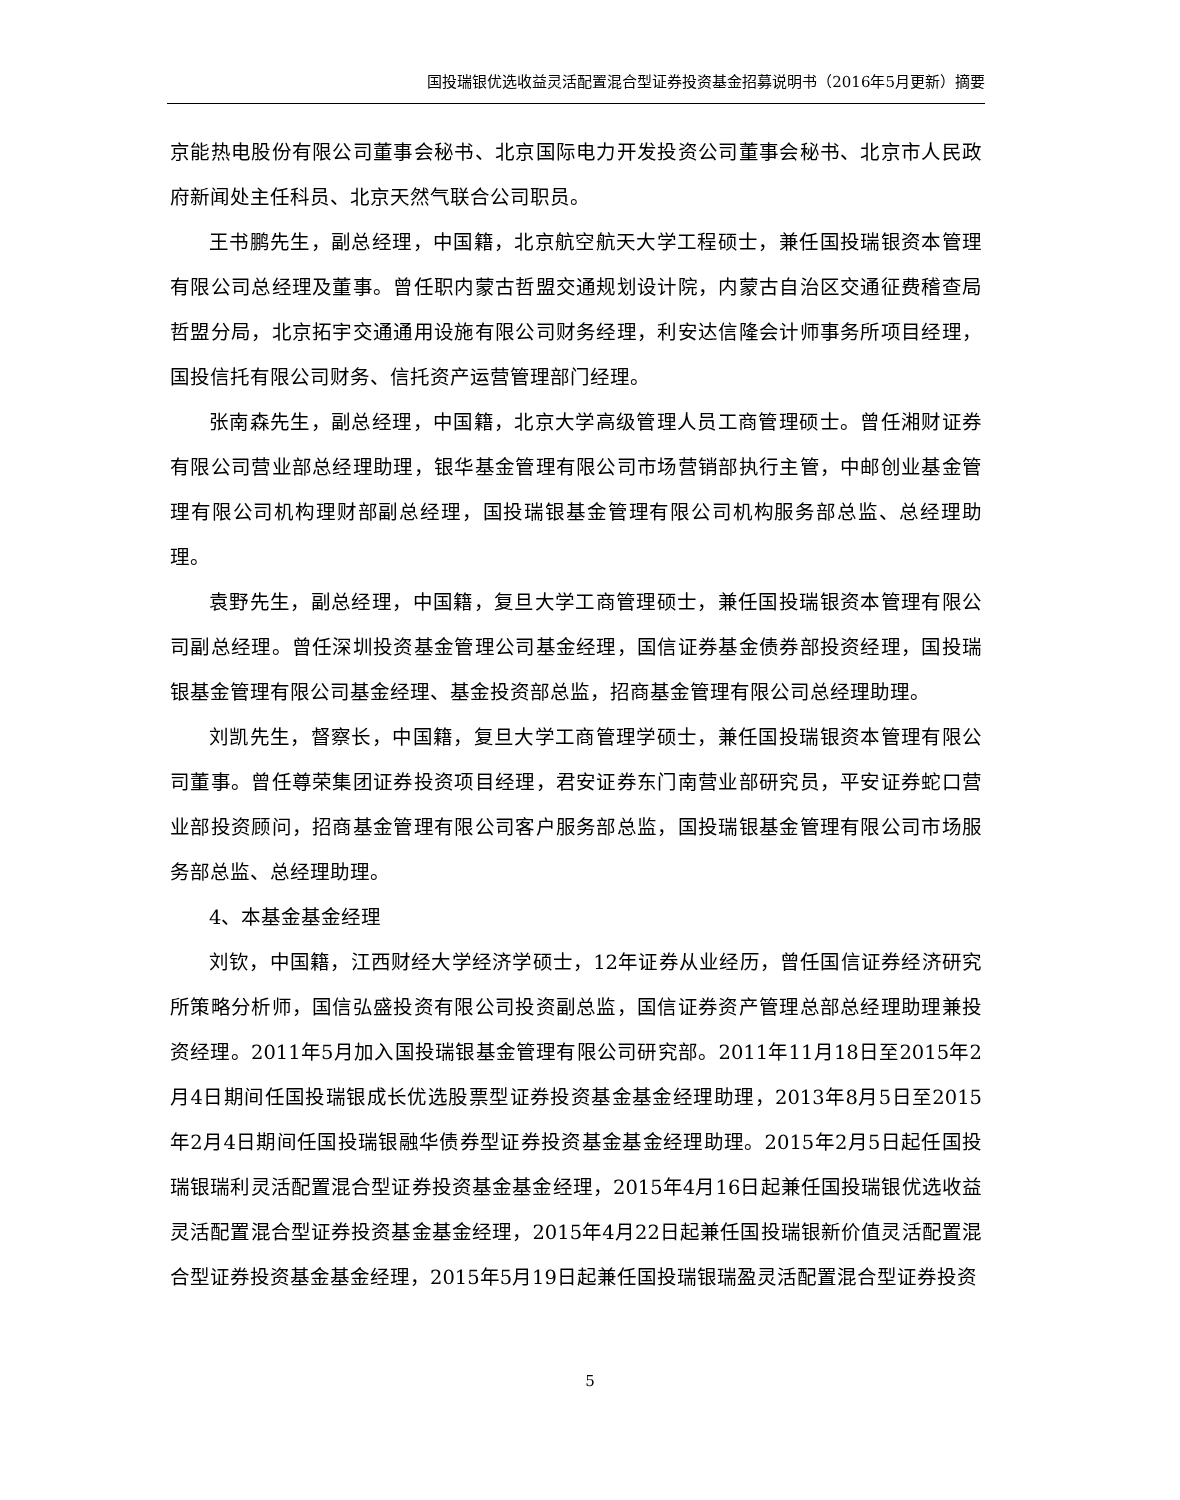国投瑞银优选收益灵活配置混合型证券投资基金招募说明书（2016年5月更新）摘要
京能热电股份有限公司董事会秘书、北京国际电力开发投资公司董事会秘书、北京市人民政府新闻处主任科员、北京天然气联合公司职员。
王书鹏先生，副总经理，中国籍，北京航空航天大学工程硕士，兼任国投瑞银资本管理有限公司总经理及董事。曾任职内蒙古哲盟交通规划设计院，内蒙古自治区交通征费稽查局哲盟分局，北京拓宇交通通用设施有限公司财务经理，利安达信隆会计师事务所项目经理，国投信托有限公司财务、信托资产运营管理部门经理。
张南森先生，副总经理，中国籍，北京大学高级管理人员工商管理硕士。曾任湘财证券有限公司营业部总经理助理，银华基金管理有限公司市场营销部执行主管，中邮创业基金管理有限公司机构理财部副总经理，国投瑞银基金管理有限公司机构服务部总监、总经理助理。
袁野先生，副总经理，中国籍，复旦大学工商管理硕士，兼任国投瑞银资本管理有限公司副总经理。曾任深圳投资基金管理公司基金经理，国信证券基金债券部投资经理，国投瑞银基金管理有限公司基金经理、基金投资部总监，招商基金管理有限公司总经理助理。
刘凯先生，督察长，中国籍，复旦大学工商管理学硕士，兼任国投瑞银资本管理有限公司董事。曾任尊荣集团证券投资项目经理，君安证券东门南营业部研究员，平安证券蛇口营业部投资顾问，招商基金管理有限公司客户服务部总监，国投瑞银基金管理有限公司市场服务部总监、总经理助理。
4、本基金基金经理
刘钦，中国籍，江西财经大学经济学硕士，12年证券从业经历，曾任国信证券经济研究所策略分析师，国信弘盛投资有限公司投资副总监，国信证券资产管理总部总经理助理兼投资经理。2011年5月加入国投瑞银基金管理有限公司研究部。2011年11月18日至2015年2月4日期间任国投瑞银成长优选股票型证券投资基金基金经理助理，2013年8月5日至2015年2月4日期间任国投瑞银融华债券型证券投资基金基金经理助理。2015年2月5日起任国投瑞银瑞利灵活配置混合型证券投资基金基金经理，2015年4月16日起兼任国投瑞银优选收益灵活配置混合型证券投资基金基金经理，2015年4月22日起兼任国投瑞银新价值灵活配置混合型证券投资基金基金经理，2015年5月19日起兼任国投瑞银瑞盈灵活配置混合型证券投资
5